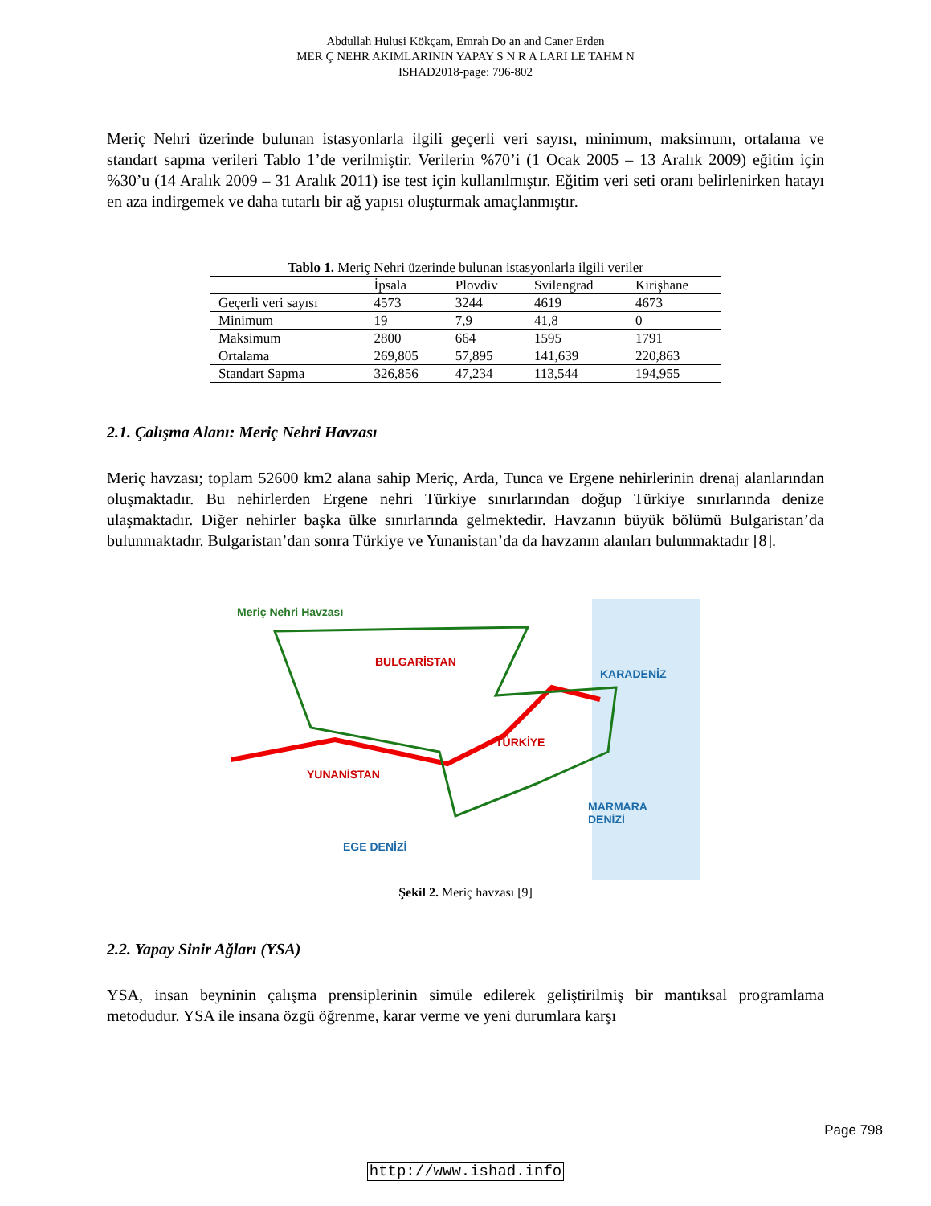Abdullah Hulusi Kökçam, Emrah Do an and Caner Erden
MER Ç NEHR AKIMLARININ YAPAY S N R A LARI LE TAHM N
ISHAD2018-page: 796-802
Meriç Nehri üzerinde bulunan istasyonlarla ilgili geçerli veri sayısı, minimum, maksimum, ortalama ve standart sapma verileri Tablo 1’de verilmiştir. Verilerin %70’i (1 Ocak 2005 – 13 Aralık 2009) eğitim için %30’u (14 Aralık 2009 – 31 Aralık 2011) ise test için kullanılmıştır. Eğitim veri seti oranı belirlenirken hatayı en aza indirgemek ve daha tutarlı bir ağ yapısı oluşturmak amaçlanmıştır.
Tablo 1. Meriç Nehri üzerinde bulunan istasyonlarla ilgili veriler
| | İpsala | Plovdiv | Svilengrad | Kirişhane |
| --- | --- | --- | --- | --- |
| Geçerli veri sayısı | 4573 | 3244 | 4619 | 4673 |
| Minimum | 19 | 7,9 | 41,8 | 0 |
| Maksimum | 2800 | 664 | 1595 | 1791 |
| Ortalama | 269,805 | 57,895 | 141,639 | 220,863 |
| Standart Sapma | 326,856 | 47,234 | 113,544 | 194,955 |
2.1. Çalışma Alanı: Meriç Nehri Havzası
Meriç havzası; toplam 52600 km2 alana sahip Meriç, Arda, Tunca ve Ergene nehirlerinin drenaj alanlarından oluşmaktadır. Bu nehirlerden Ergene nehri Türkiye sınırlarından doğup Türkiye sınırlarında denize ulaşmaktadır. Diğer nehirler başka ülke sınırlarında gelmektedir. Havzanın büyük bölümü Bulgaristan’da bulunmaktadır. Bulgaristan’dan sonra Türkiye ve Yunanistan’da da havzanın alanları bulunmaktadır [8].
Meriç Nehri Havzası
BULGARİSTAN
KARADENİZ
TÜRKİYE
YUNANİSTAN
MARMARA
DENİZİ
EGE DENİZİ
Şekil 2. Meriç havzası [9]
2.2. Yapay Sinir Ağları (YSA)
YSA, insan beyninin çalışma prensiplerinin simüle edilerek geliştirilmiş bir mantıksal programlama metodudur. YSA ile insana özgü öğrenme, karar verme ve yeni durumlara karşı
Page 798
http://www.ishad.info